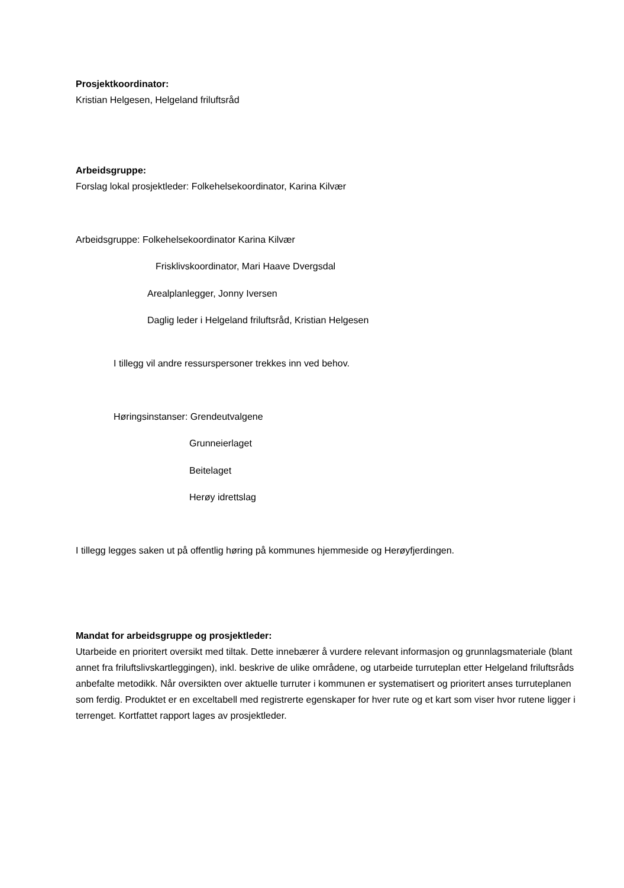Prosjektkoordinator:
Kristian Helgesen, Helgeland friluftsråd
Arbeidsgruppe:
Forslag lokal prosjektleder: Folkehelsekoordinator, Karina Kilvær
Arbeidsgruppe: Folkehelsekoordinator Karina Kilvær
Frisklivskoordinator, Mari Haave Dvergsdal
Arealplanlegger, Jonny Iversen
Daglig leder i Helgeland friluftsråd, Kristian Helgesen
I tillegg vil andre ressurspersoner trekkes inn ved behov.
Høringsinstanser: Grendeutvalgene
Grunneierlaget
Beitelaget
Herøy idrettslag
I tillegg legges saken ut på offentlig høring på kommunes hjemmeside og Herøyfjerdingen.
Mandat for arbeidsgruppe og prosjektleder:
Utarbeide en prioritert oversikt med tiltak. Dette innebærer å vurdere relevant informasjon og grunnlagsmateriale (blant annet fra friluftslivskartleggingen), inkl. beskrive de ulike områdene, og utarbeide turruteplan etter Helgeland friluftsråds anbefalte metodikk. Når oversikten over aktuelle turruter i kommunen er systematisert og prioritert anses turruteplanen som ferdig. Produktet er en exceltabell med registrerte egenskaper for hver rute og et kart som viser hvor rutene ligger i terrenget. Kortfattet rapport lages av prosjektleder.